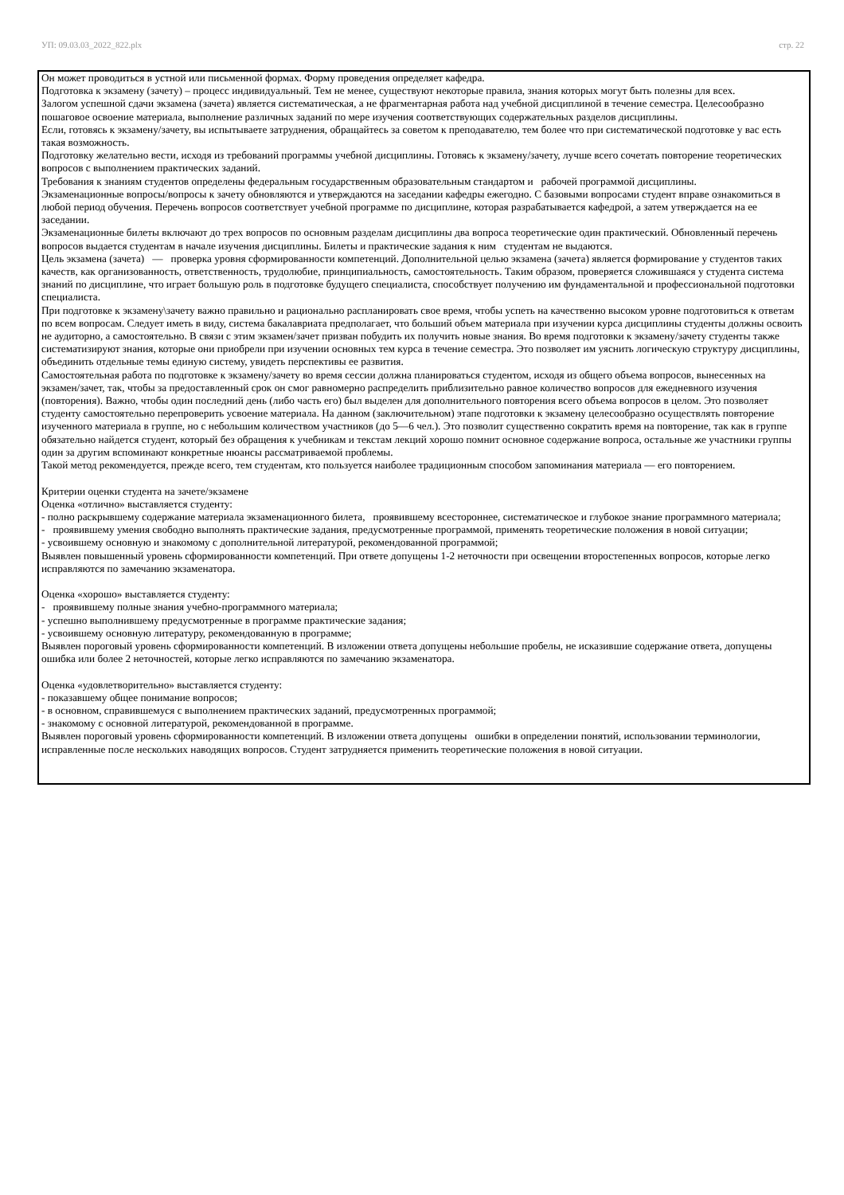УП: 09.03.03_2022_822.plx стр. 22
Он может проводиться в устной или письменной формах. Форму проведения определяет кафедра.
Подготовка к экзамену (зачету) – процесс индивидуальный. Тем не менее, существуют некоторые правила, знания которых могут быть полезны для всех.
Залогом успешной сдачи экзамена (зачета) является систематическая, а не фрагментарная работа над учебной дисциплиной в течение семестра. Целесообразно пошаговое освоение материала, выполнение различных заданий по мере изучения соответствующих содержательных разделов дисциплины.
Если, готовясь к экзамену/зачету, вы испытываете затруднения, обращайтесь за советом к преподавателю, тем более что при систематической подготовке у вас есть такая возможность.
Подготовку желательно вести, исходя из требований программы учебной дисциплины. Готовясь к экзамену/зачету, лучше всего сочетать повторение теоретических вопросов с выполнением практических заданий.
Требования к знаниям студентов определены федеральным государственным образовательным стандартом и рабочей программой дисциплины.
Экзаменационные вопросы/вопросы к зачету обновляются и утверждаются на заседании кафедры ежегодно. С базовыми вопросами студент вправе ознакомиться в любой период обучения. Перечень вопросов соответствует учебной программе по дисциплине, которая разрабатывается кафедрой, а затем утверждается на ее заседании.
Экзаменационные билеты включают до трех вопросов по основным разделам дисциплины два вопроса теоретические один практический. Обновленный перечень вопросов выдается студентам в начале изучения дисциплины. Билеты и практические задания к ним студентам не выдаются.
Цель экзамена (зачета) — проверка уровня сформированности компетенций. Дополнительной целью экзамена (зачета) является формирование у студентов таких качеств, как организованность, ответственность, трудолюбие, принципиальность, самостоятельность. Таким образом, проверяется сложившаяся у студента система знаний по дисциплине, что играет большую роль в подготовке будущего специалиста, способствует получению им фундаментальной и профессиональной подготовки специалиста.
При подготовке к экзамену\зачету важно правильно и рационально распланировать свое время, чтобы успеть на качественно высоком уровне подготовиться к ответам по всем вопросам. Следует иметь в виду, система бакалавриата предполагает, что больший объем материала при изучении курса дисциплины студенты должны освоить не аудиторно, а самостоятельно. В связи с этим экзамен/зачет призван побудить их получить новые знания. Во время подготовки к экзамену/зачету студенты также систематизируют знания, которые они приобрели при изучении основных тем курса в течение семестра. Это позволяет им уяснить логическую структуру дисциплины, объединить отдельные темы единую систему, увидеть перспективы ее развития.
Самостоятельная работа по подготовке к экзамену/зачету во время сессии должна планироваться студентом, исходя из общего объема вопросов, вынесенных на экзамен/зачет, так, чтобы за предоставленный срок он смог равномерно распределить приблизительно равное количество вопросов для ежедневного изучения (повторения). Важно, чтобы один последний день (либо часть его) был выделен для дополнительного повторения всего объема вопросов в целом. Это позволяет студенту самостоятельно перепроверить усвоение материала. На данном (заключительном) этапе подготовки к экзамену целесообразно осуществлять повторение изученного материала в группе, но с небольшим количеством участников (до 5—6 чел.). Это позволит существенно сократить время на повторение, так как в группе обязательно найдется студент, который без обращения к учебникам и текстам лекций хорошо помнит основное содержание вопроса, остальные же участники группы один за другим вспоминают конкретные нюансы рассматриваемой проблемы.
Такой метод рекомендуется, прежде всего, тем студентам, кто пользуется наиболее традиционным способом запоминания материала — его повторением.
Критерии оценки студента на зачете/экзамене
Оценка «отлично» выставляется студенту:
- полно раскрывшему содержание материала экзаменационного билета, проявившему всестороннее, систематическое и глубокое знание программного материала;
- проявившему умения свободно выполнять практические задания, предусмотренные программой, применять теоретические положения в новой ситуации;
- усвоившему основную и знакомому с дополнительной литературой, рекомендованной программой;
Выявлен повышенный уровень сформированности компетенций. При ответе допущены 1-2 неточности при освещении второстепенных вопросов, которые легко исправляются по замечанию экзаменатора.
Оценка «хорошо» выставляется студенту:
- проявившему полные знания учебно-программного материала;
- успешно выполнившему предусмотренные в программе практические задания;
- усвоившему основную литературу, рекомендованную в программе;
Выявлен пороговый уровень сформированности компетенций. В изложении ответа допущены небольшие пробелы, не исказившие содержание ответа, допущены ошибка или более 2 неточностей, которые легко исправляются по замечанию экзаменатора.
Оценка «удовлетворительно» выставляется студенту:
- показавшему общее понимание вопросов;
- в основном, справившемуся с выполнением практических заданий, предусмотренных программой;
- знакомому с основной литературой, рекомендованной в программе.
Выявлен пороговый уровень сформированности компетенций. В изложении ответа допущены ошибки в определении понятий, использовании терминологии, исправленные после нескольких наводящих вопросов. Студент затрудняется применить теоретические положения в новой ситуации.